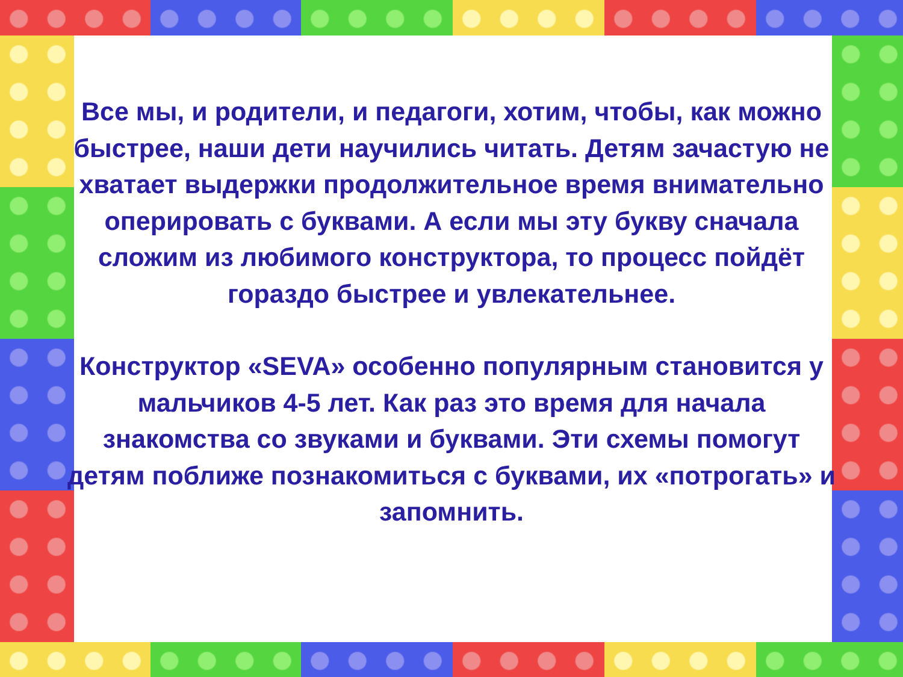Все мы, и родители, и педагоги, хотим, чтобы, как можно быстрее, наши дети научились читать. Детям зачастую не хватает выдержки продолжительное время внимательно оперировать с буквами. А если мы эту букву сначала сложим из любимого конструктора, то процесс пойдёт гораздо быстрее и увлекательнее.
Конструктор «SEVA» особенно популярным становится у мальчиков 4-5 лет. Как раз это время для начала знакомства со звуками и буквами. Эти схемы помогут детям поближе познакомиться с буквами, их «потрогать» и запомнить.